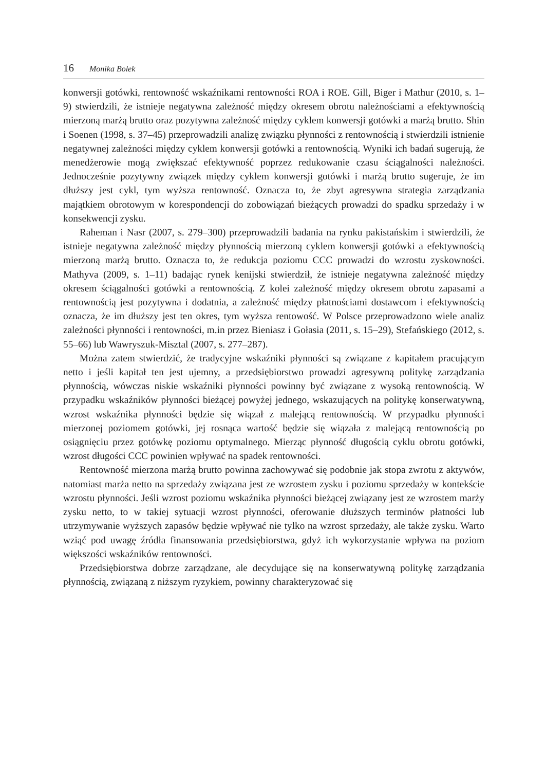16 Monika Bolek
konwersji gotówki, rentowność wskaźnikami rentowności ROA i ROE. Gill, Biger i Mathur (2010, s. 1–9) stwierdzili, że istnieje negatywna zależność między okresem obrotu należnościami a efektywnością mierzoną marżą brutto oraz pozytywna zależność między cyklem konwersji gotówki a marżą brutto. Shin i Soenen (1998, s. 37–45) przeprowadzili analizę związku płynności z rentownością i stwierdzili istnienie negatywnej zależności między cyklem konwersji gotówki a rentownością. Wyniki ich badań sugerują, że menedżerowie mogą zwiększać efektywność poprzez redukowanie czasu ściągalności należności. Jednocześnie pozytywny związek między cyklem konwersji gotówki i marżą brutto sugeruje, że im dłuższy jest cykl, tym wyższa rentowność. Oznacza to, że zbyt agresywna strategia zarządzania majątkiem obrotowym w korespondencji do zobowiązań bieżących prowadzi do spadku sprzedaży i w konsekwencji zysku.
Raheman i Nasr (2007, s. 279–300) przeprowadzili badania na rynku pakistańskim i stwierdzili, że istnieje negatywna zależność między płynnością mierzoną cyklem konwersji gotówki a efektywnością mierzoną marżą brutto. Oznacza to, że redukcja poziomu CCC prowadzi do wzrostu zyskowności. Mathyva (2009, s. 1–11) badając rynek kenijski stwierdził, że istnieje negatywna zależność między okresem ściągalności gotówki a rentownością. Z kolei zależność między okresem obrotu zapasami a rentownością jest pozytywna i dodatnia, a zależność między płatnościami dostawcom i efektywnością oznacza, że im dłuższy jest ten okres, tym wyższa rentowość. W Polsce przeprowadzono wiele analiz zależności płynności i rentowności, m.in przez Bieniasz i Gołasia (2011, s. 15–29), Stefańskiego (2012, s. 55–66) lub Wawryszuk-Misztal (2007, s. 277–287).
Można zatem stwierdzić, że tradycyjne wskaźniki płynności są związane z kapitałem pracującym netto i jeśli kapitał ten jest ujemny, a przedsiębiorstwo prowadzi agresywną politykę zarządzania płynnością, wówczas niskie wskaźniki płynności powinny być związane z wysoką rentownością. W przypadku wskaźników płynności bieżącej powyżej jednego, wskazujących na politykę konserwatywną, wzrost wskaźnika płynności będzie się wiązał z malejącą rentownością. W przypadku płynności mierzonej poziomem gotówki, jej rosnąca wartość będzie się wiązała z malejącą rentownością po osiągnięciu przez gotówkę poziomu optymalnego. Mierząc płynność długością cyklu obrotu gotówki, wzrost długości CCC powinien wpływać na spadek rentowności.
Rentowność mierzona marżą brutto powinna zachowywać się podobnie jak stopa zwrotu z aktywów, natomiast marża netto na sprzedaży związana jest ze wzrostem zysku i poziomu sprzedaży w kontekście wzrostu płynności. Jeśli wzrost poziomu wskaźnika płynności bieżącej związany jest ze wzrostem marży zysku netto, to w takiej sytuacji wzrost płynności, oferowanie dłuższych terminów płatności lub utrzymywanie wyższych zapasów będzie wpływać nie tylko na wzrost sprzedaży, ale także zysku. Warto wziąć pod uwagę źródła finansowania przedsiębiorstwa, gdyż ich wykorzystanie wpływa na poziom większości wskaźników rentowności.
Przedsiębiorstwa dobrze zarządzane, ale decydujące się na konserwatywną politykę zarządzania płynnością, związaną z niższym ryzykiem, powinny charakteryzować się